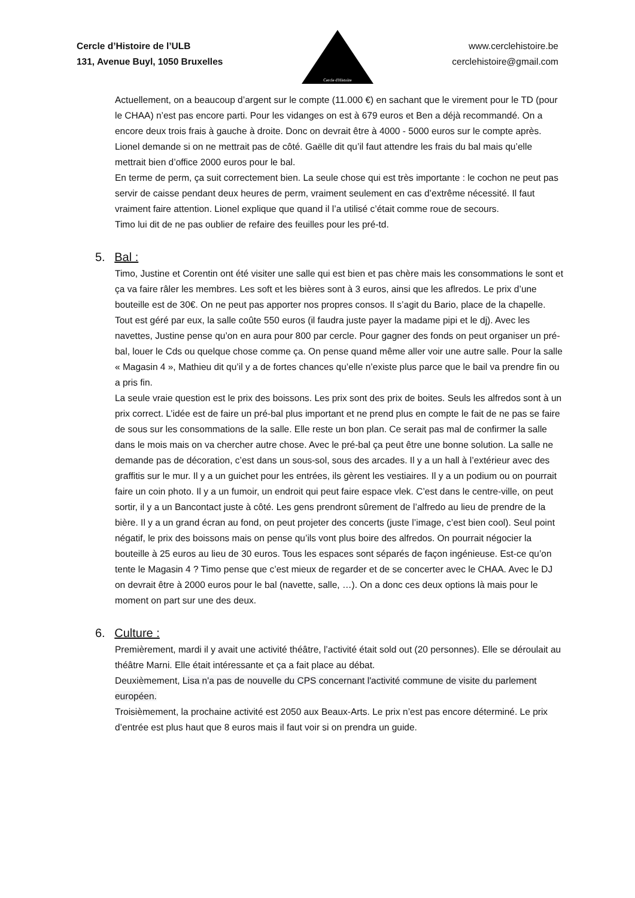Cercle d’Histoire de l’ULB
131, Avenue Buyl, 1050 Bruxelles
Cercle d'Histoire
www.cerclehistoire.be
cerclehistoire@gmail.com
Actuellement, on a beaucoup d’argent sur le compte (11.000 €) en sachant que le virement pour le TD (pour le CHAA) n’est pas encore parti. Pour les vidanges on est à 679 euros et Ben a déjà recommandé. On a encore deux trois frais à gauche à droite. Donc on devrait être à 4000 - 5000 euros sur le compte après. Lionel demande si on ne mettrait pas de côté. Gaëlle dit qu’il faut attendre les frais du bal mais qu’elle mettrait bien d’office 2000 euros pour le bal.
En terme de perm, ça suit correctement bien. La seule chose qui est très importante : le cochon ne peut pas servir de caisse pendant deux heures de perm, vraiment seulement en cas d’extrême nécessité. Il faut vraiment faire attention. Lionel explique que quand il l’a utilisé c’était comme roue de secours.
Timo lui dit de ne pas oublier de refaire des feuilles pour les pré-td.
5. Bal :
Timo, Justine et Corentin ont été visiter une salle qui est bien et pas chère mais les consommations le sont et ça va faire râler les membres. Les soft et les bières sont à 3 euros, ainsi que les aflredos. Le prix d’une bouteille est de 30€. On ne peut pas apporter nos propres consos. Il s’agit du Bario, place de la chapelle. Tout est géré par eux, la salle coûte 550 euros (il faudra juste payer la madame pipi et le dj). Avec les navettes, Justine pense qu’on en aura pour 800 par cercle. Pour gagner des fonds on peut organiser un pré-bal, louer le Cds ou quelque chose comme ça. On pense quand même aller voir une autre salle. Pour la salle « Magasin 4 », Mathieu dit qu’il y a de fortes chances qu’elle n’existe plus parce que le bail va prendre fin ou a pris fin.
La seule vraie question est le prix des boissons. Les prix sont des prix de boites. Seuls les alfredos sont à un prix correct. L’idée est de faire un pré-bal plus important et ne prend plus en compte le fait de ne pas se faire de sous sur les consommations de la salle. Elle reste un bon plan. Ce serait pas mal de confirmer la salle dans le mois mais on va chercher autre chose. Avec le pré-bal ça peut être une bonne solution. La salle ne demande pas de décoration, c’est dans un sous-sol, sous des arcades. Il y a un hall à l’extérieur avec des graffitis sur le mur. Il y a un guichet pour les entrées, ils gèrent les vestiaires. Il y a un podium ou on pourrait faire un coin photo. Il y a un fumoir, un endroit qui peut faire espace vlek. C’est dans le centre-ville, on peut sortir, il y a un Bancontact juste à côté. Les gens prendront sûrement de l’alfredo au lieu de prendre de la bière. Il y a un grand écran au fond, on peut projeter des concerts (juste l’image, c’est bien cool). Seul point négatif, le prix des boissons mais on pense qu’ils vont plus boire des alfredos. On pourrait négocier la bouteille à 25 euros au lieu de 30 euros. Tous les espaces sont séparés de façon ingénieuse. Est-ce qu’on tente le Magasin 4 ? Timo pense que c’est mieux de regarder et de se concerter avec le CHAA. Avec le DJ on devrait être à 2000 euros pour le bal (navette, salle, …). On a donc ces deux options là mais pour le moment on part sur une des deux.
6. Culture :
Premièrement, mardi il y avait une activité théâtre, l’activité était sold out (20 personnes). Elle se déroulait au théâtre Marni. Elle était intéressante et ça a fait place au débat.
Deuxièmement, Lisa n'a pas de nouvelle du CPS concernant l'activité commune de visite du parlement européen.
Troisièmement, la prochaine activité est 2050 aux Beaux-Arts. Le prix n’est pas encore déterminé. Le prix d’entrée est plus haut que 8 euros mais il faut voir si on prendra un guide.